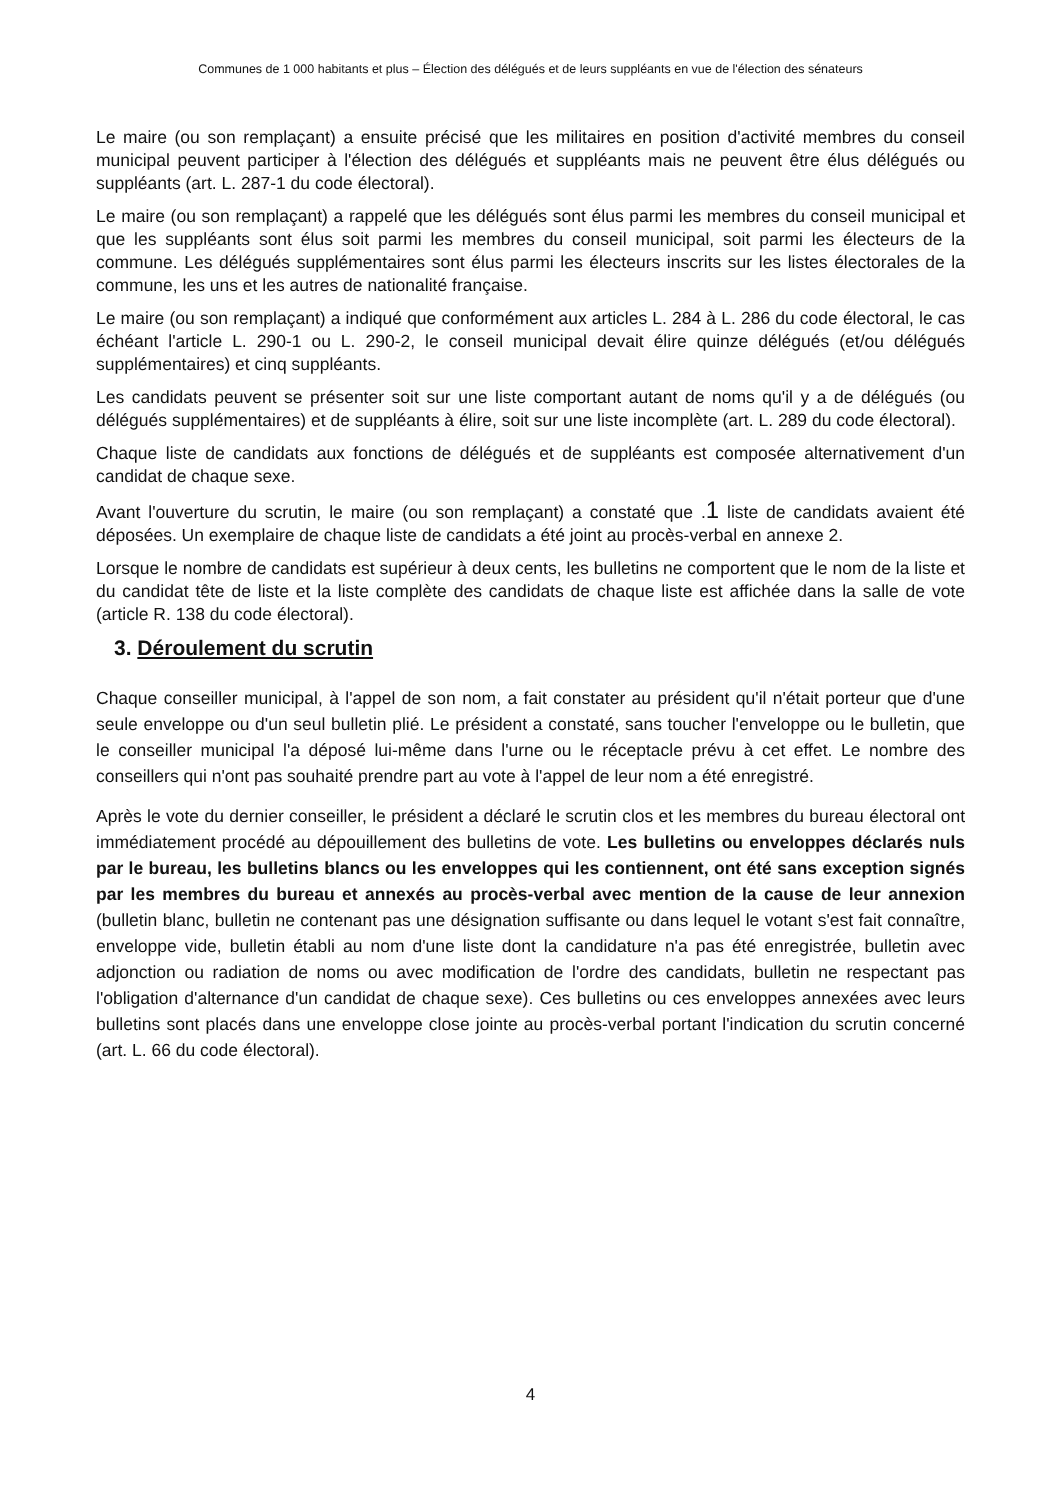Communes de 1 000 habitants et plus – Élection des délégués et de leurs suppléants en vue de l'élection des sénateurs
Le maire (ou son remplaçant) a ensuite précisé que les militaires en position d'activité membres du conseil municipal peuvent participer à l'élection des délégués et suppléants mais ne peuvent être élus délégués ou suppléants (art. L. 287-1 du code électoral).
Le maire (ou son remplaçant) a rappelé que les délégués sont élus parmi les membres du conseil municipal et que les suppléants sont élus soit parmi les membres du conseil municipal, soit parmi les électeurs de la commune. Les délégués supplémentaires sont élus parmi les électeurs inscrits sur les listes électorales de la commune, les uns et les autres de nationalité française.
Le maire (ou son remplaçant) a indiqué que conformément aux articles L. 284 à L. 286 du code électoral, le cas échéant l'article L. 290-1 ou L. 290-2, le conseil municipal devait élire quinze délégués (et/ou délégués supplémentaires) et cinq suppléants.
Les candidats peuvent se présenter soit sur une liste comportant autant de noms qu'il y a de délégués (ou délégués supplémentaires) et de suppléants à élire, soit sur une liste incomplète (art. L. 289 du code électoral).
Chaque liste de candidats aux fonctions de délégués et de suppléants est composée alternativement d'un candidat de chaque sexe.
Avant l'ouverture du scrutin, le maire (ou son remplaçant) a constaté que .1 liste de candidats avaient été déposées. Un exemplaire de chaque liste de candidats a été joint au procès-verbal en annexe 2.
Lorsque le nombre de candidats est supérieur à deux cents, les bulletins ne comportent que le nom de la liste et du candidat tête de liste et la liste complète des candidats de chaque liste est affichée dans la salle de vote (article R. 138 du code électoral).
3. Déroulement du scrutin
Chaque conseiller municipal, à l'appel de son nom, a fait constater au président qu'il n'était porteur que d'une seule enveloppe ou d'un seul bulletin plié. Le président a constaté, sans toucher l'enveloppe ou le bulletin, que le conseiller municipal l'a déposé lui-même dans l'urne ou le réceptacle prévu à cet effet. Le nombre des conseillers qui n'ont pas souhaité prendre part au vote à l'appel de leur nom a été enregistré.
Après le vote du dernier conseiller, le président a déclaré le scrutin clos et les membres du bureau électoral ont immédiatement procédé au dépouillement des bulletins de vote. Les bulletins ou enveloppes déclarés nuls par le bureau, les bulletins blancs ou les enveloppes qui les contiennent, ont été sans exception signés par les membres du bureau et annexés au procès-verbal avec mention de la cause de leur annexion (bulletin blanc, bulletin ne contenant pas une désignation suffisante ou dans lequel le votant s'est fait connaître, enveloppe vide, bulletin établi au nom d'une liste dont la candidature n'a pas été enregistrée, bulletin avec adjonction ou radiation de noms ou avec modification de l'ordre des candidats, bulletin ne respectant pas l'obligation d'alternance d'un candidat de chaque sexe). Ces bulletins ou ces enveloppes annexées avec leurs bulletins sont placés dans une enveloppe close jointe au procès-verbal portant l'indication du scrutin concerné (art. L. 66 du code électoral).
4